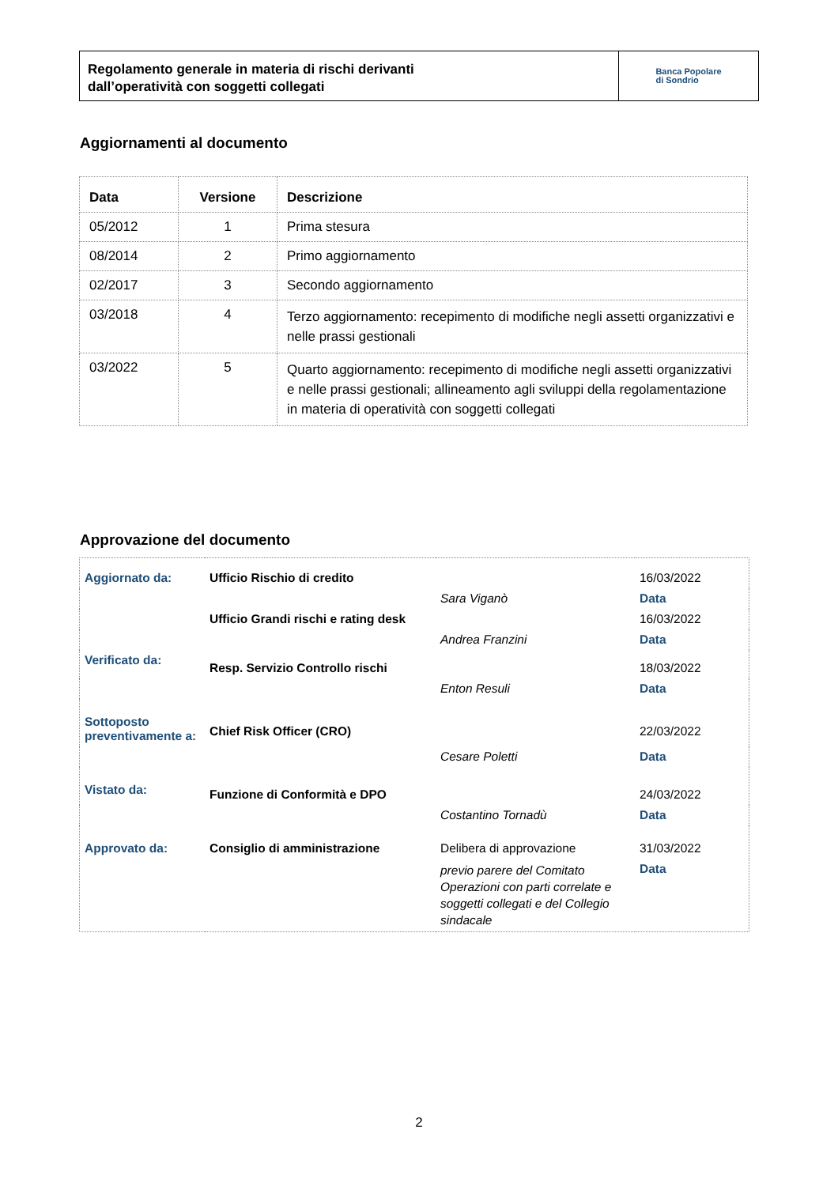Regolamento generale in materia di rischi derivanti
dall’operatività con soggetti collegati
Banca Popolare
di Sondrio
Aggiornamenti al documento
| Data | Versione | Descrizione |
| --- | --- | --- |
| 05/2012 | 1 | Prima stesura |
| 08/2014 | 2 | Primo aggiornamento |
| 02/2017 | 3 | Secondo aggiornamento |
| 03/2018 | 4 | Terzo aggiornamento: recepimento di modifiche negli assetti organizzativi e nelle prassi gestionali |
| 03/2022 | 5 | Quarto aggiornamento: recepimento di modifiche negli assetti organizzativi e nelle prassi gestionali; allineamento agli sviluppi della regolamentazione in materia di operatività con soggetti collegati |
Approvazione del documento
| Aggiornato da: | Ufficio Rischio di credito | | 16/03/2022 |
| | | Sara Viganò | Data |
| | Ufficio Grandi rischi e rating desk | | 16/03/2022 |
| | | Andrea Franzini | Data |
| Verificato da: | Resp. Servizio Controllo rischi | | 18/03/2022 |
| | | Enton Resuli | Data |
| Sottoposto preventivamente a: | Chief Risk Officer (CRO) | | 22/03/2022 |
| | | Cesare Poletti | Data |
| Vistato da: | Funzione di Conformità e DPO | | 24/03/2022 |
| | | Costantino Tornadù | Data |
| Approvato da: | Consiglio di amministrazione | Delibera di approvazione | 31/03/2022 |
| | | previo parere del Comitato Operazioni con parti correlate e soggetti collegati e del Collegio sindacale | Data |
2